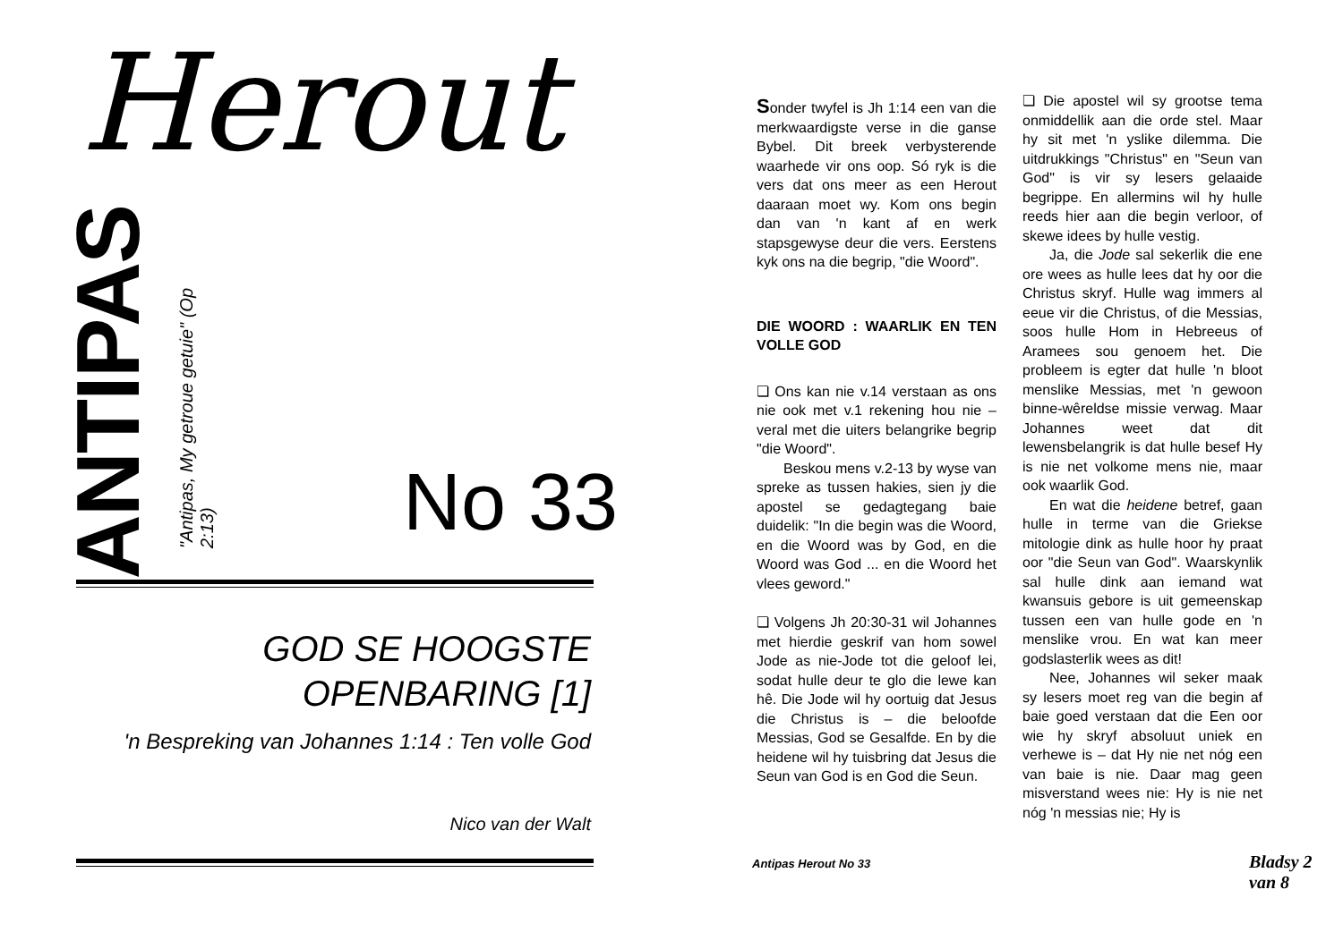Herout
ANTIPAS
"Antipas, My getroue getuie" (Op 2:13)
No 33
GOD SE HOOGSTE
OPENBARING [1]
'n Bespreking van Johannes 1:14 : Ten volle God
Nico van der Walt
Sonder twyfel is Jh 1:14 een van die merkwaardigste verse in die ganse Bybel. Dit breek verbysterende waarhede vir ons oop. Só ryk is die vers dat ons meer as een Herout daaraan moet wy. Kom ons begin dan van 'n kant af en werk stapsgewyse deur die vers. Eerstens kyk ons na die begrip, "die Woord".
DIE WOORD : WAARLIK EN TEN VOLLE GOD
❏ Ons kan nie v.14 verstaan as ons nie ook met v.1 rekening hou nie – veral met die uiters belangrike begrip "die Woord".
Beskou mens v.2-13 by wyse van spreke as tussen hakies, sien jy die apostel se gedagtegang baie duidelik: "In die begin was die Woord, en die Woord was by God, en die Woord was God ... en die Woord het vlees geword."
❏ Volgens Jh 20:30-31 wil Johannes met hierdie geskrif van hom sowel Jode as nie-Jode tot die geloof lei, sodat hulle deur te glo die lewe kan hê. Die Jode wil hy oortuig dat Jesus die Christus is – die beloofde Messias, God se Gesalfde. En by die heidene wil hy tuisbring dat Jesus die Seun van God is en God die Seun.
❏ Die apostel wil sy grootse tema onmiddellik aan die orde stel. Maar hy sit met 'n yslike dilemma. Die uitdrukkings "Christus" en "Seun van God" is vir sy lesers gelaaide begrippe. En allermins wil hy hulle reeds hier aan die begin verloor, of skewe idees by hulle vestig.
Ja, die Jode sal sekerlik die ene ore wees as hulle lees dat hy oor die Christus skryf. Hulle wag immers al eeue vir die Christus, of die Messias, soos hulle Hom in Hebreeus of Aramees sou genoem het. Die probleem is egter dat hulle 'n bloot menslike Messias, met 'n gewoon binne-wêreldse missie verwag. Maar Johannes weet dat dit lewensbelangrik is dat hulle besef Hy is nie net volkome mens nie, maar ook waarlik God.
En wat die heidene betref, gaan hulle in terme van die Griekse mitologie dink as hulle hoor hy praat oor "die Seun van God". Waarskynlik sal hulle dink aan iemand wat kwansuis gebore is uit gemeenskap tussen een van hulle gode en 'n menslike vrou. En wat kan meer godslasterlik wees as dit!
Nee, Johannes wil seker maak sy lesers moet reg van die begin af baie goed verstaan dat die Een oor wie hy skryf absoluut uniek en verhewe is – dat Hy nie net nóg een van baie is nie. Daar mag geen misverstand wees nie: Hy is nie net nóg 'n messias nie; Hy is
Antipas Herout No 33 Bladsy 2 van 8